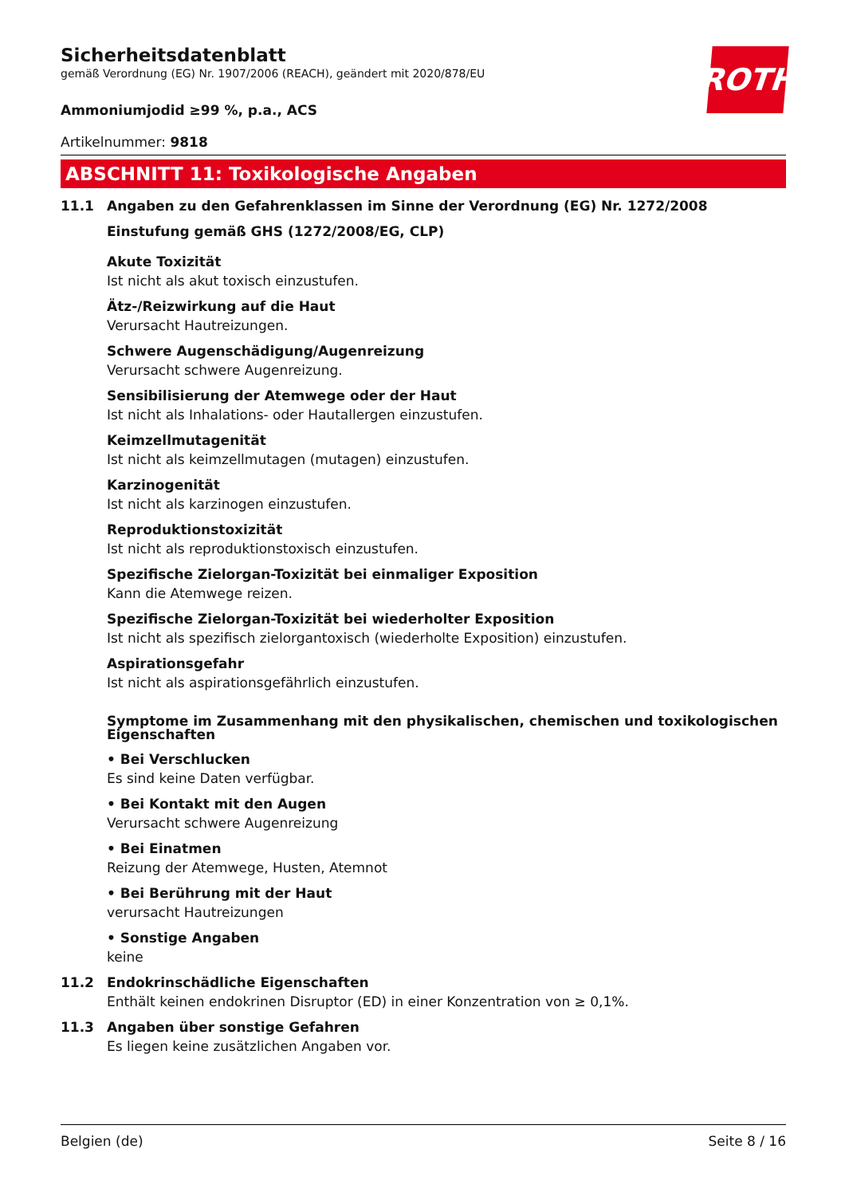ROTH
Sicherheitsdatenblatt
gemäß Verordnung (EG) Nr. 1907/2006 (REACH), geändert mit 2020/878/EU
Ammoniumjodid ≥99 %, p.a., ACS
Artikelnummer: 9818
ABSCHNITT 11: Toxikologische Angaben
11.1 Angaben zu den Gefahrenklassen im Sinne der Verordnung (EG) Nr. 1272/2008
Einstufung gemäß GHS (1272/2008/EG, CLP)
Akute Toxizität
Ist nicht als akut toxisch einzustufen.
Ätz-/Reizwirkung auf die Haut
Verursacht Hautreizungen.
Schwere Augenschädigung/Augenreizung
Verursacht schwere Augenreizung.
Sensibilisierung der Atemwege oder der Haut
Ist nicht als Inhalations- oder Hautallergen einzustufen.
Keimzellmutagenität
Ist nicht als keimzellmutagen (mutagen) einzustufen.
Karzinogenität
Ist nicht als karzinogen einzustufen.
Reproduktionstoxizität
Ist nicht als reproduktionstoxisch einzustufen.
Spezifische Zielorgan-Toxizität bei einmaliger Exposition
Kann die Atemwege reizen.
Spezifische Zielorgan-Toxizität bei wiederholter Exposition
Ist nicht als spezifisch zielorgantoxisch (wiederholte Exposition) einzustufen.
Aspirationsgefahr
Ist nicht als aspirationsgefährlich einzustufen.
Symptome im Zusammenhang mit den physikalischen, chemischen und toxikologischen Eigenschaften
• Bei Verschlucken
Es sind keine Daten verfügbar.
• Bei Kontakt mit den Augen
Verursacht schwere Augenreizung
• Bei Einatmen
Reizung der Atemwege, Husten, Atemnot
• Bei Berührung mit der Haut
verursacht Hautreizungen
• Sonstige Angaben
keine
11.2 Endokrinschädliche Eigenschaften
Enthält keinen endokrinen Disruptor (ED) in einer Konzentration von ≥ 0,1%.
11.3 Angaben über sonstige Gefahren
Es liegen keine zusätzlichen Angaben vor.
Belgien (de) Seite 8 / 16